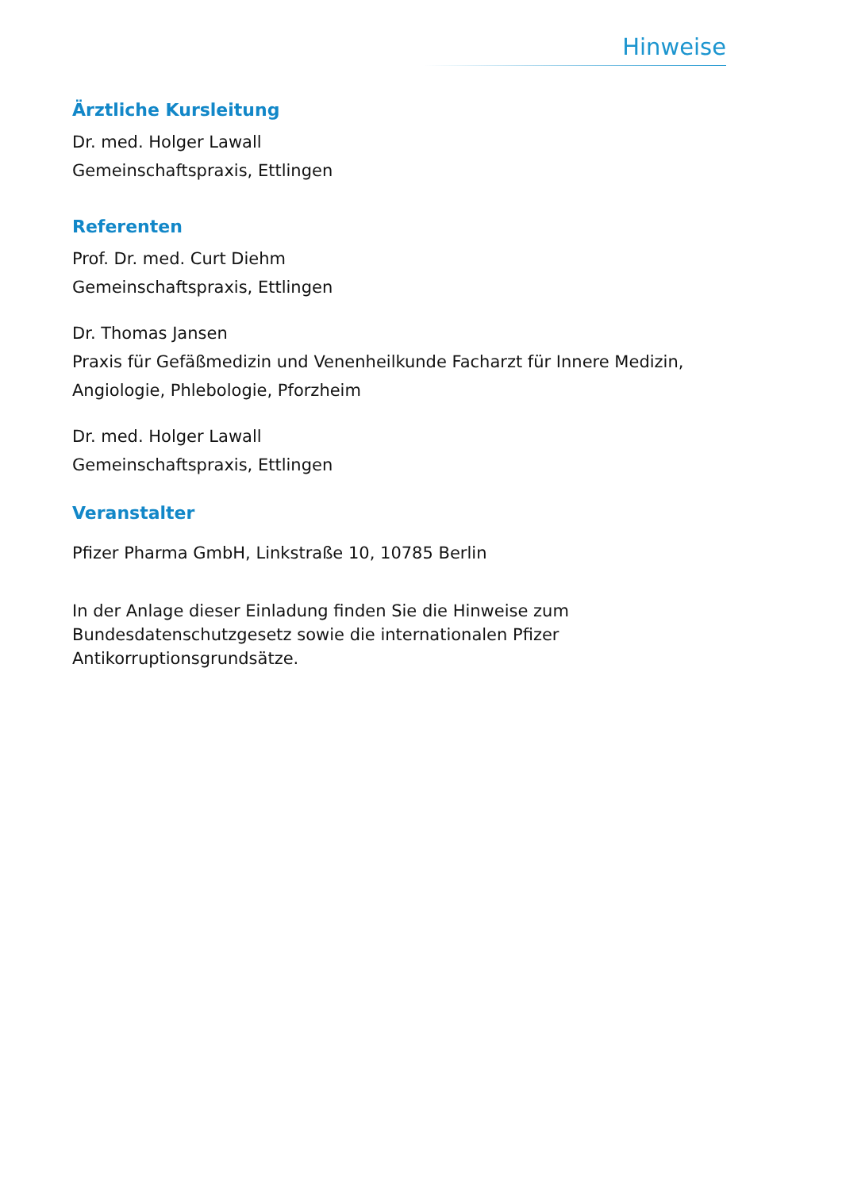Hinweise
Ärztliche Kursleitung
Dr. med. Holger Lawall
Gemeinschaftspraxis, Ettlingen
Referenten
Prof. Dr. med. Curt Diehm
Gemeinschaftspraxis, Ettlingen
Dr. Thomas Jansen
Praxis für Gefäßmedizin und Venenheilkunde Facharzt für Innere Medizin, Angiologie, Phlebologie, Pforzheim
Dr. med. Holger Lawall
Gemeinschaftspraxis, Ettlingen
Veranstalter
Pfizer Pharma GmbH, Linkstraße 10, 10785 Berlin
In der Anlage dieser Einladung finden Sie die Hinweise zum Bundesdatenschutzgesetz sowie die internationalen Pfizer Antikorruptionsgrundsätze.